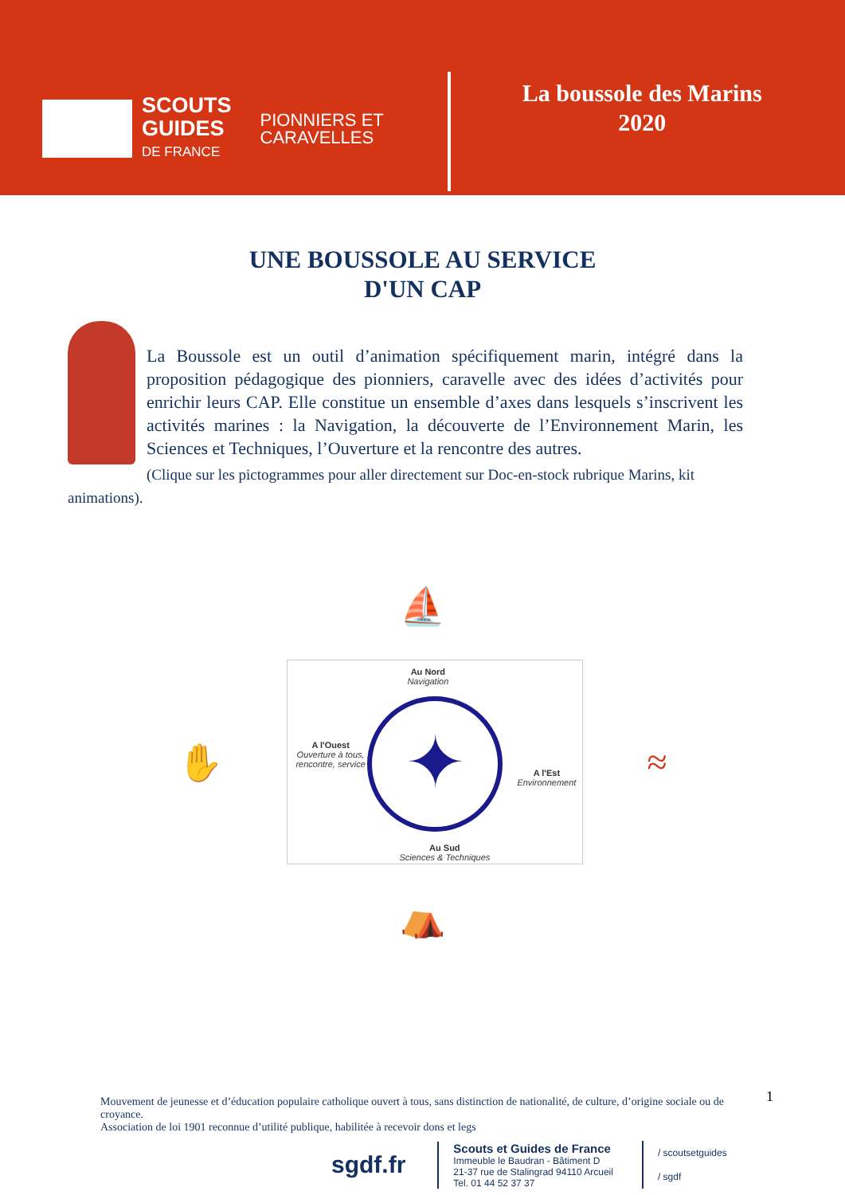SCOUTS
GUIDES
DE FRANCE
PIONNIERS ET
CARAVELLES
La boussole des Marins
2020
UNE BOUSSOLE AU SERVICE
D'UN CAP
La Boussole est un outil d’animation spécifiquement marin, intégré dans la proposition pédagogique des pionniers, caravelle avec des idées d’activités pour enrichir leurs CAP. Elle constitue un ensemble d’axes dans lesquels s’inscrivent les activités marines : la Navigation, la découverte de l’Environnement Marin, les Sciences et Techniques, l’Ouverture et la rencontre des autres.
(Clique sur les pictogrammes pour aller directement sur Doc-en-stock rubrique Marins, kit animations).
⛵
✋
Au Nord
Navigation
A l'Ouest
Ouverture à tous,
rencontre, service
A l'Est
Environnement
Au Sud
Sciences & Techniques
✦
≈
⛺
1
Mouvement de jeunesse et d’éducation populaire catholique ouvert à tous, sans distinction de nationalité, de culture, d’origine sociale ou de croyance.
Association de loi 1901 reconnue d’utilité publique, habilitée à recevoir dons et legs
sgdf.fr
Scouts et Guides de France
Immeuble le Baudran - Bâtiment D
21-37 rue de Stalingrad 94110 Arcueil
Tel. 01 44 52 37 37
/ scoutsetguides
/ sgdf